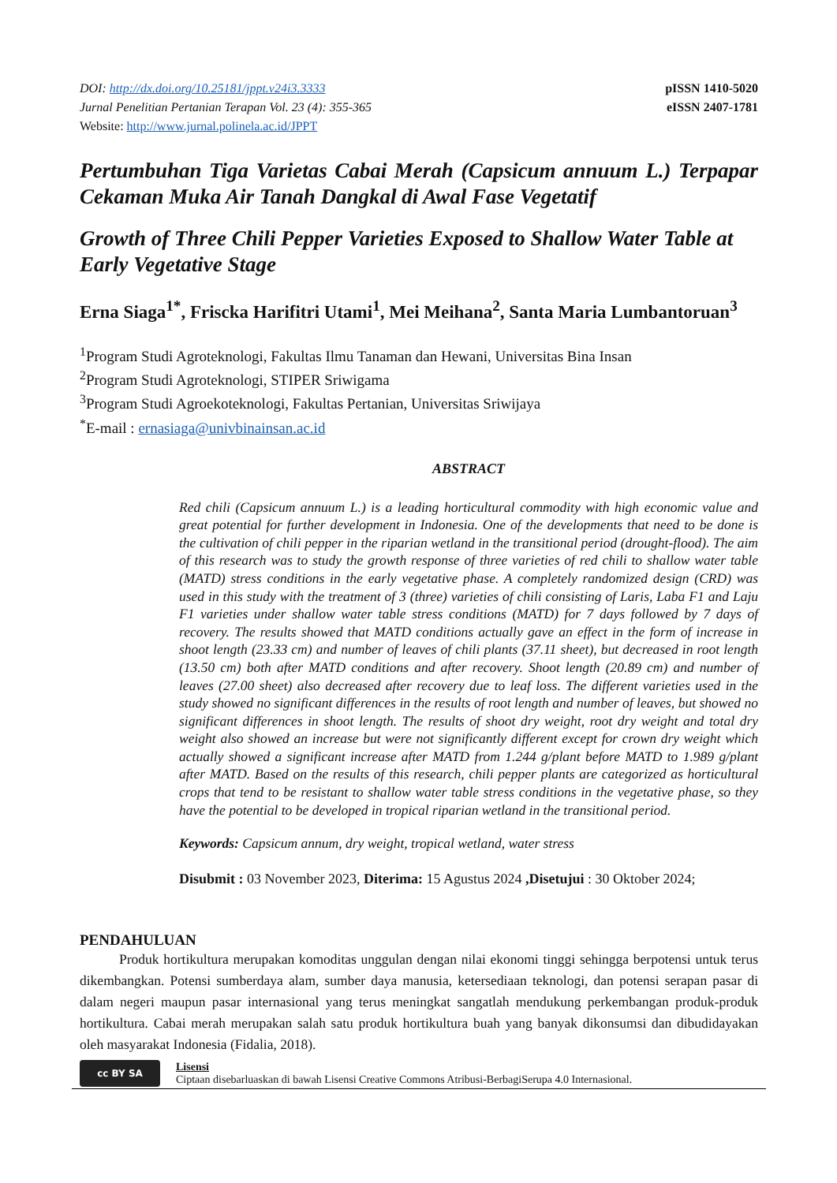DOI: http://dx.doi.org/10.25181/jppt.v24i3.3333
Jurnal Penelitian Pertanian Terapan Vol. 23 (4): 355-365
Website: http://www.jurnal.polinela.ac.id/JPPT
pISSN 1410-5020
eISSN 2407-1781
Pertumbuhan Tiga Varietas Cabai Merah (Capsicum annuum L.) Terpapar Cekaman Muka Air Tanah Dangkal di Awal Fase Vegetatif
Growth of Three Chili Pepper Varieties Exposed to Shallow Water Table at Early Vegetative Stage
Erna Siaga<sup>1*</sup>, Friscka Harifitri Utami<sup>1</sup>, Mei Meihana<sup>2</sup>, Santa Maria Lumbantoruan<sup>3</sup>
<sup>1</sup> Program Studi Agroteknologi, Fakultas Ilmu Tanaman dan Hewani, Universitas Bina Insan
<sup>2</sup> Program Studi Agroteknologi, STIPER Sriwigama
<sup>3</sup> Program Studi Agroekoteknologi, Fakultas Pertanian, Universitas Sriwijaya
<sup>*</sup> E-mail : ernasiaga@univbinainsan.ac.id
ABSTRACT
Red chili (Capsicum annuum L.) is a leading horticultural commodity with high economic value and great potential for further development in Indonesia. One of the developments that need to be done is the cultivation of chili pepper in the riparian wetland in the transitional period (drought-flood). The aim of this research was to study the growth response of three varieties of red chili to shallow water table (MATD) stress conditions in the early vegetative phase. A completely randomized design (CRD) was used in this study with the treatment of 3 (three) varieties of chili consisting of Laris, Laba F1 and Laju F1 varieties under shallow water table stress conditions (MATD) for 7 days followed by 7 days of recovery. The results showed that MATD conditions actually gave an effect in the form of increase in shoot length (23.33 cm) and number of leaves of chili plants (37.11 sheet), but decreased in root length (13.50 cm) both after MATD conditions and after recovery. Shoot length (20.89 cm) and number of leaves (27.00 sheet) also decreased after recovery due to leaf loss. The different varieties used in the study showed no significant differences in the results of root length and number of leaves, but showed no significant differences in shoot length. The results of shoot dry weight, root dry weight and total dry weight also showed an increase but were not significantly different except for crown dry weight which actually showed a significant increase after MATD from 1.244 g/plant before MATD to 1.989 g/plant after MATD. Based on the results of this research, chili pepper plants are categorized as horticultural crops that tend to be resistant to shallow water table stress conditions in the vegetative phase, so they have the potential to be developed in tropical riparian wetland in the transitional period.
Keywords: Capsicum annum, dry weight, tropical wetland, water stress
Disubmit : 03 November 2023, Diterima: 15 Agustus 2024 ,Disetujui : 30 Oktober 2024;
PENDAHULUAN
Produk hortikultura merupakan komoditas unggulan dengan nilai ekonomi tinggi sehingga berpotensi untuk terus dikembangkan. Potensi sumberdaya alam, sumber daya manusia, ketersediaan teknologi, dan potensi serapan pasar di dalam negeri maupun pasar internasional yang terus meningkat sangatlah mendukung perkembangan produk-produk hortikultura. Cabai merah merupakan salah satu produk hortikultura buah yang banyak dikonsumsi dan dibudidayakan oleh masyarakat Indonesia (Fidalia, 2018).
cc BY SA
Lisensi
Ciptaan disebarluaskan di bawah Lisensi Creative Commons Atribusi-BerbagiSerupa 4.0 Internasional.